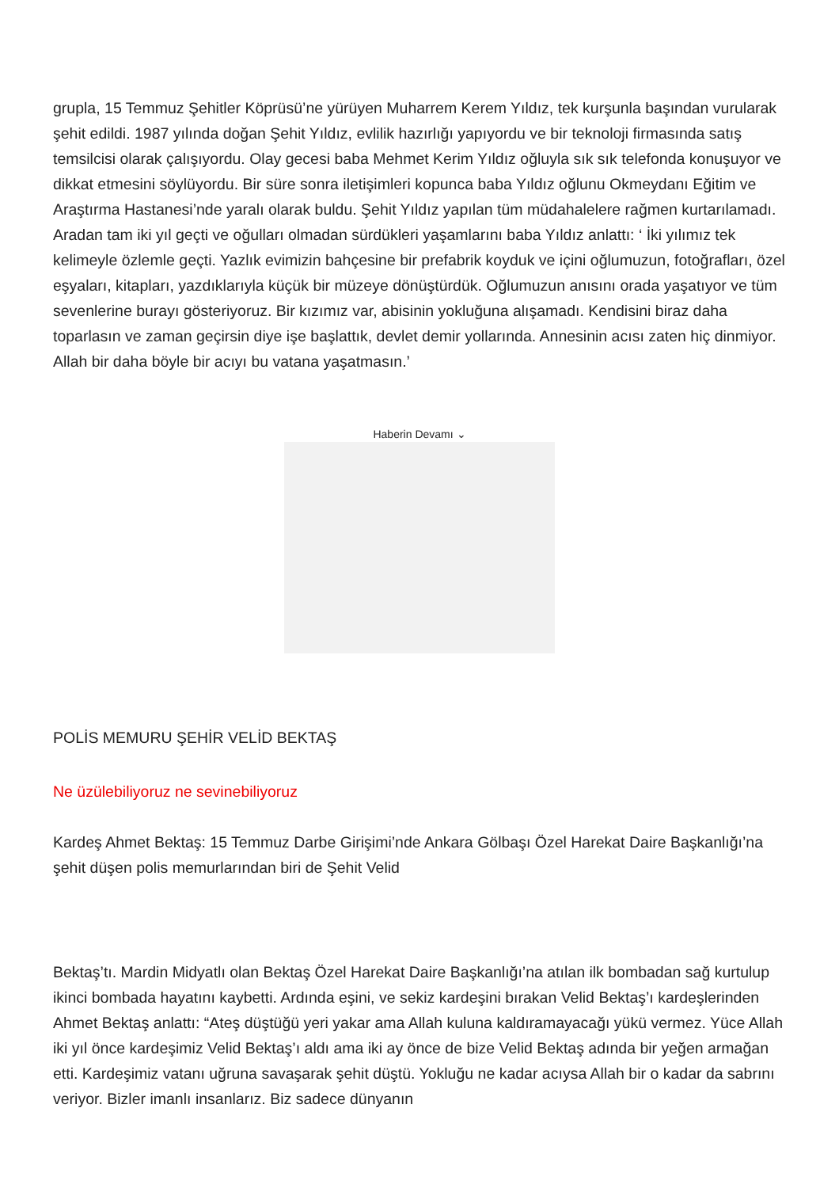grupla, 15 Temmuz Şehitler Köprüsü’ne yürüyen Muharrem Kerem Yıldız, tek kurşunla başından vurularak şehit edildi. 1987 yılında doğan Şehit Yıldız, evlilik hazırlığı yapıyordu ve bir teknoloji firmasında satış temsilcisi olarak çalışıyordu. Olay gecesi baba Mehmet Kerim Yıldız oğluyla sık sık telefonda konuşuyor ve dikkat etmesini söylüyordu. Bir süre sonra iletişimleri kopunca baba Yıldız oğlunu Okmeydanı Eğitim ve Araştırma Hastanesi’nde yaralı olarak buldu. Şehit Yıldız yapılan tüm müdahalelere rağmen kurtarılamadı. Aradan tam iki yıl geçti ve oğulları olmadan sürdükleri yaşamlarını baba Yıldız anlattı: ‘ İki yılımız tek kelimeyle özlemle geçti. Yazlık evimizin bahçesine bir prefabrik koyduk ve içini oğlumuzun, fotoğrafları, özel eşyaları, kitapları, yazdıklarıyla küçük bir müzeye dönüştürdük. Oğlumuzun anısını orada yaşatıyor ve tüm sevenlerine burayı gösteriyoruz. Bir kızımız var, abisinin yokluğuna alışamadı. Kendisini biraz daha toparlasın ve zaman geçirsin diye işe başlattık, devlet demir yollarında. Annesinin acısı zaten hiç dinmiyor. Allah bir daha böyle bir acıyı bu vatana yaşatmasın.’
Haberin Devamı ⌄
POLİS MEMURU ŞEHİR VELİD BEKTAŞ
Ne üzülebiliyoruz ne sevinebiliyoruz
Kardeş Ahmet Bektaş: 15 Temmuz Darbe Girişimi’nde Ankara Gölbaşı Özel Harekat Daire Başkanlığı’na şehit düşen polis memurlarından biri de Şehit Velid
Bektaş’tı. Mardin Midyatlı olan Bektaş Özel Harekat Daire Başkanlığı’na atılan ilk bombadan sağ kurtulup ikinci bombada hayatını kaybetti. Ardında eşini, ve sekiz kardeşini bırakan Velid Bektaş’ı kardeşlerinden Ahmet Bektaş anlattı: “Ateş düştüğü yeri yakar ama Allah kuluna kaldıramayacağı yükü vermez. Yüce Allah iki yıl önce kardeşimiz Velid Bektaş’ı aldı ama iki ay önce de bize Velid Bektaş adında bir yeğen armağan etti. Kardeşimiz vatanı uğruna savaşarak şehit düştü. Yokluğu ne kadar acıysa Allah bir o kadar da sabrını veriyor. Bizler imanlı insanlarız. Biz sadece dünyanın